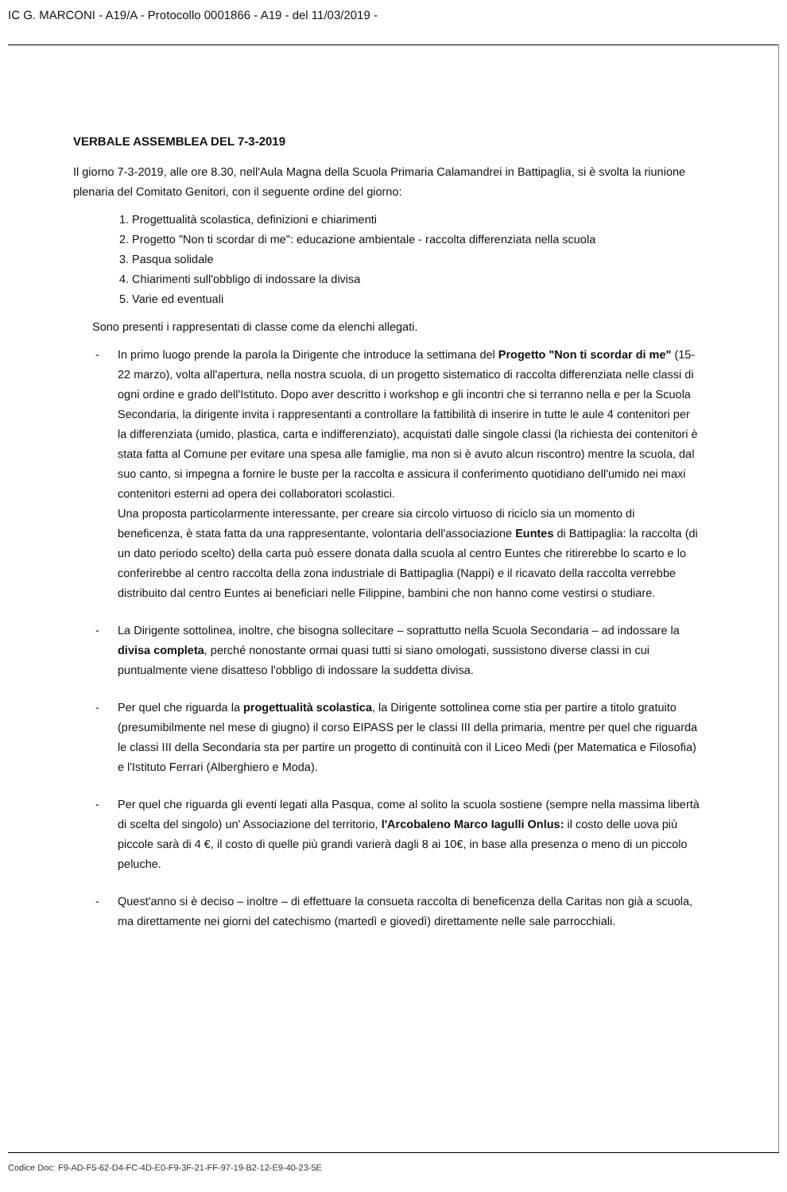IC G. MARCONI - A19/A - Protocollo 0001866 - A19 - del 11/03/2019 -
VERBALE ASSEMBLEA DEL 7-3-2019
Il giorno 7-3-2019, alle ore 8.30, nell'Aula Magna della Scuola Primaria Calamandrei in Battipaglia, si è svolta la riunione plenaria del Comitato Genitori, con il seguente ordine del giorno:
1. Progettualità scolastica, definizioni e chiarimenti
2. Progetto "Non ti scordar di me": educazione ambientale - raccolta differenziata nella scuola
3. Pasqua solidale
4. Chiarimenti sull'obbligo di indossare la divisa
5. Varie ed eventuali
Sono presenti i rappresentati di classe come da elenchi allegati.
- In primo luogo prende la parola la Dirigente che introduce la settimana del Progetto "Non ti scordar di me" (15-22 marzo), volta all'apertura, nella nostra scuola, di un progetto sistematico di raccolta differenziata nelle classi di ogni ordine e grado dell'Istituto. Dopo aver descritto i workshop e gli incontri che si terranno nella e per la Scuola Secondaria, la dirigente invita i rappresentanti a controllare la fattibilità di inserire in tutte le aule 4 contenitori per la differenziata (umido, plastica, carta e indifferenziato), acquistati dalle singole classi (la richiesta dei contenitori è stata fatta al Comune per evitare una spesa alle famiglie, ma non si è avuto alcun riscontro) mentre la scuola, dal suo canto, si impegna a fornire le buste per la raccolta e assicura il conferimento quotidiano dell'umido nei maxi contenitori esterni ad opera dei collaboratori scolastici.
Una proposta particolarmente interessante, per creare sia circolo virtuoso di riciclo sia un momento di beneficenza, è stata fatta da una rappresentante, volontaria dell'associazione Euntes di Battipaglia: la raccolta (di un dato periodo scelto) della carta può essere donata dalla scuola al centro Euntes che ritirerebbe lo scarto e lo conferirebbe al centro raccolta della zona industriale di Battipaglia (Nappi) e il ricavato della raccolta verrebbe distribuito dal centro Euntes ai beneficiari nelle Filippine, bambini che non hanno come vestirsi o studiare.
- La Dirigente sottolinea, inoltre, che bisogna sollecitare – soprattutto nella Scuola Secondaria – ad indossare la divisa completa, perché nonostante ormai quasi tutti si siano omologati, sussistono diverse classi in cui puntualmente viene disatteso l'obbligo di indossare la suddetta divisa.
- Per quel che riguarda la progettualità scolastica, la Dirigente sottolinea come stia per partire a titolo gratuito (presumibilmente nel mese di giugno) il corso EIPASS per le classi III della primaria, mentre per quel che riguarda le classi III della Secondaria sta per partire un progetto di continuità con il Liceo Medi (per Matematica e Filosofia) e l'Istituto Ferrari (Alberghiero e Moda).
- Per quel che riguarda gli eventi legati alla Pasqua, come al solito la scuola sostiene (sempre nella massima libertà di scelta del singolo) un' Associazione del territorio, l'Arcobaleno Marco Iagulli Onlus: il costo delle uova più piccole sarà di 4 €, il costo di quelle più grandi varierà dagli 8 ai 10€, in base alla presenza o meno di un piccolo peluche.
- Quest'anno si è deciso – inoltre – di effettuare la consueta raccolta di beneficenza della Caritas non già a scuola, ma direttamente nei giorni del catechismo (martedì e giovedì) direttamente nelle sale parrocchiali.
Codice Doc: F9-AD-F5-62-D4-FC-4D-E0-F9-3F-21-FF-97-19-B2-12-E9-40-23-5E